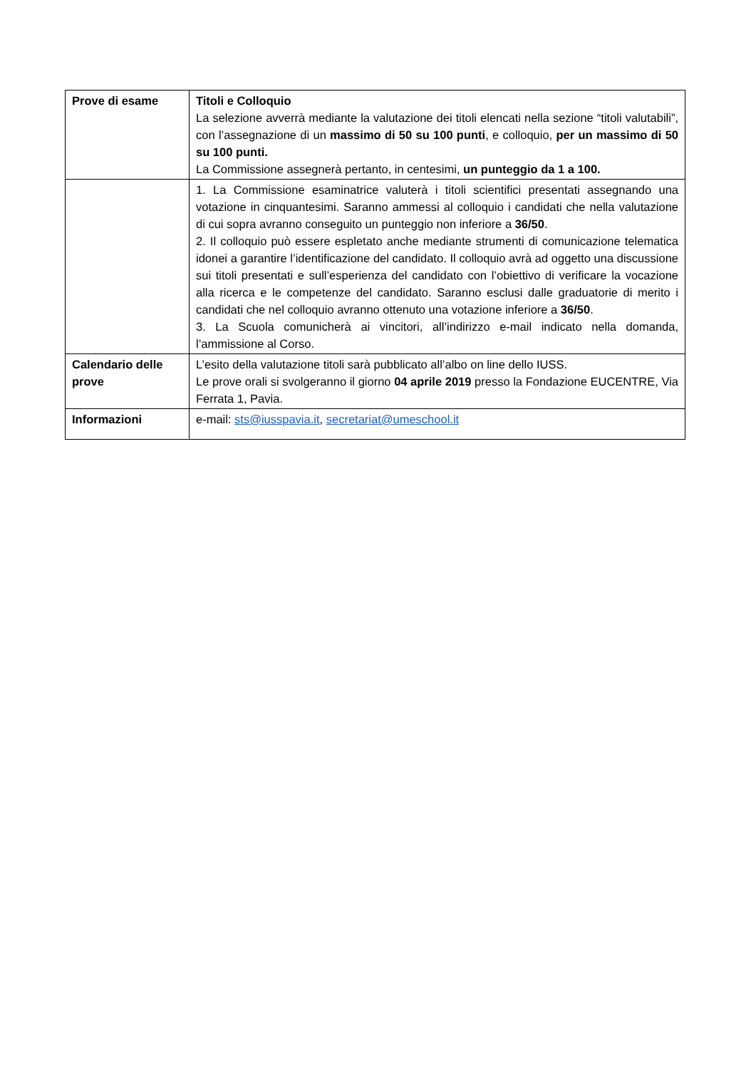| Prove di esame | Titoli e Colloquio La selezione avverrà mediante la valutazione dei titoli elencati nella sezione “titoli valutabili”, con l’assegnazione di un massimo di 50 su 100 punti , e colloquio, per un massimo di 50 su 100 punti. La Commissione assegnerà pertanto, in centesimi, un punteggio da 1 a 100. |
| | 1. La Commissione esaminatrice valuterà i titoli scientifici presentati assegnando una votazione in cinquantesimi. Saranno ammessi al colloquio i candidati che nella valutazione di cui sopra avranno conseguito un punteggio non inferiore a 36/50 . 2. Il colloquio può essere espletato anche mediante strumenti di comunicazione telematica idonei a garantire l’identificazione del candidato. Il colloquio avrà ad oggetto una discussione sui titoli presentati e sull’esperienza del candidato con l’obiettivo di verificare la vocazione alla ricerca e le competenze del candidato. Saranno esclusi dalle graduatorie di merito i candidati che nel colloquio avranno ottenuto una votazione inferiore a 36/50 . 3. La Scuola comunicherà ai vincitori, all’indirizzo e-mail indicato nella domanda, l’ammissione al Corso. |
| Calendario delle prove | L’esito della valutazione titoli sarà pubblicato all’albo on line dello IUSS. Le prove orali si svolgeranno il giorno 04 aprile 2019 presso la Fondazione EUCENTRE, Via Ferrata 1, Pavia. |
| Informazioni | e-mail: sts@iusspavia.it , secretariat@umeschool.it |